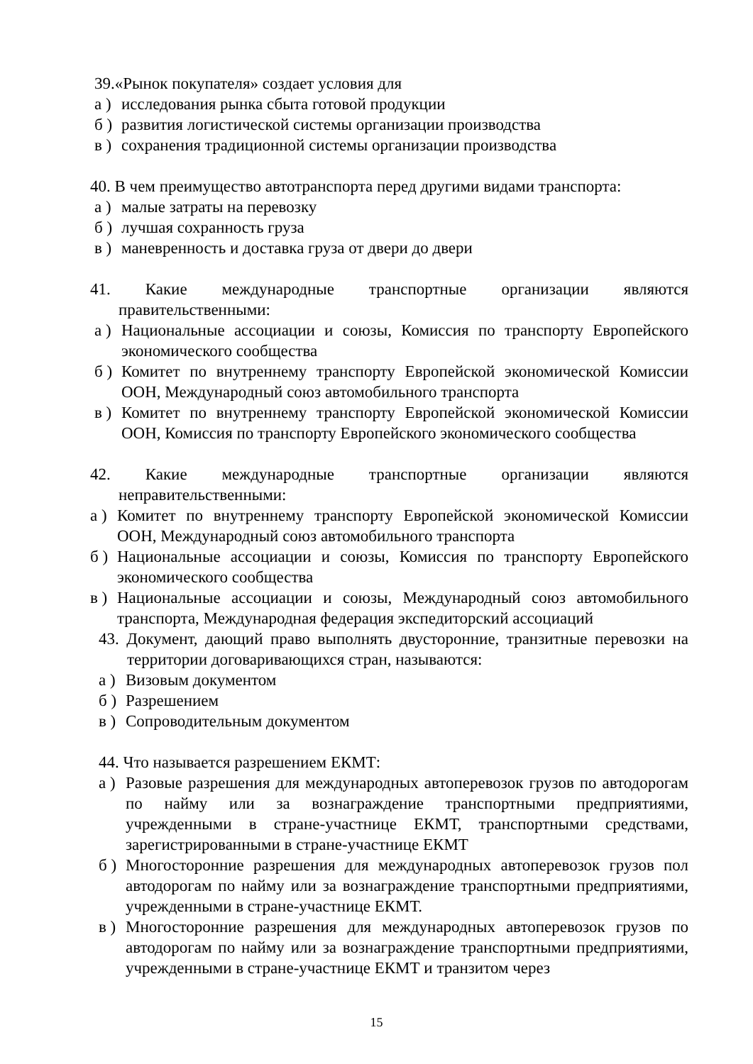39.«Рынок покупателя» создает условия для
а ) исследования рынка сбыта готовой продукции
б ) развития логистической системы организации производства
в ) сохранения традиционной системы организации производства
40. В чем преимущество автотранспорта перед другими видами транспорта:
а ) малые затраты на перевозку
б ) лучшая сохранность груза
в ) маневренность и доставка груза от двери до двери
41. Какие международные транспортные организации являются правительственными:
а ) Национальные ассоциации и союзы, Комиссия по транспорту Европейского экономического сообщества
б ) Комитет по внутреннему транспорту Европейской экономической Комиссии ООН, Международный союз автомобильного транспорта
в ) Комитет по внутреннему транспорту Европейской экономической Комиссии ООН, Комиссия по транспорту Европейского экономического сообщества
42. Какие международные транспортные организации являются неправительственными:
а ) Комитет по внутреннему транспорту Европейской экономической Комиссии ООН, Международный союз автомобильного транспорта
б ) Национальные ассоциации и союзы, Комиссия по транспорту Европейского экономического сообщества
в ) Национальные ассоциации и союзы, Международный союз автомобильного транспорта, Международная федерация экспедиторский ассоциаций
43. Документ, дающий право выполнять двусторонние, транзитные перевозки на территории договаривающихся стран, называются:
а ) Визовым документом
б ) Разрешением
в ) Сопроводительным документом
44. Что называется разрешением ЕКМТ:
а ) Разовые разрешения для международных автоперевозок грузов по автодорогам по найму или за вознаграждение транспортными предприятиями, учрежденными в стране-участнице ЕКМТ, транспортными средствами, зарегистрированными в стране-участнице ЕКМТ
б ) Многосторонние разрешения для международных автоперевозок грузов пол автодорогам по найму или за вознаграждение транспортными предприятиями, учрежденными в стране-участнице ЕКМТ.
в ) Многосторонние разрешения для международных автоперевозок грузов по автодорогам по найму или за вознаграждение транспортными предприятиями, учрежденными в стране-участнице ЕКМТ и транзитом через
15